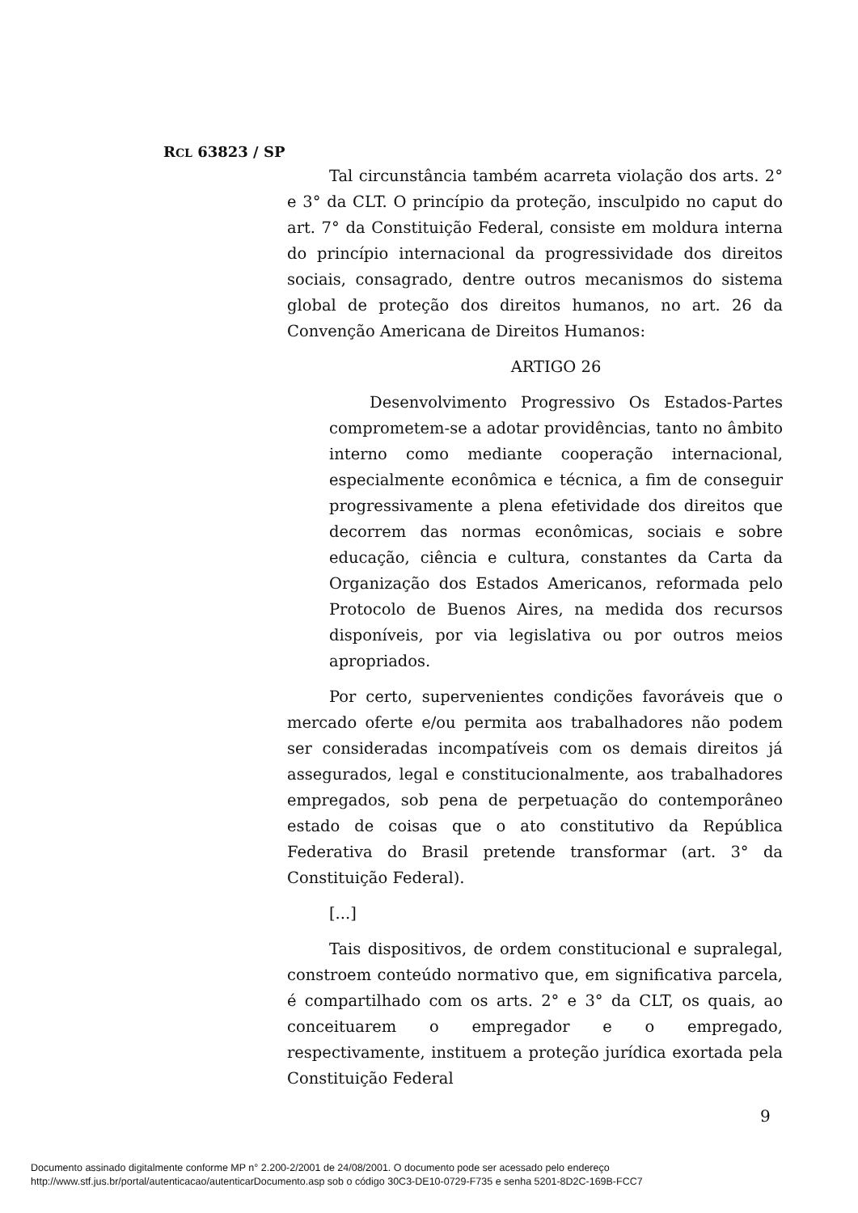RCL 63823 / SP
Tal circunstância também acarreta violação dos arts. 2° e 3° da CLT. O princípio da proteção, insculpido no caput do art. 7° da Constituição Federal, consiste em moldura interna do princípio internacional da progressividade dos direitos sociais, consagrado, dentre outros mecanismos do sistema global de proteção dos direitos humanos, no art. 26 da Convenção Americana de Direitos Humanos:
ARTIGO 26
Desenvolvimento Progressivo Os Estados-Partes comprometem-se a adotar providências, tanto no âmbito interno como mediante cooperação internacional, especialmente econômica e técnica, a fim de conseguir progressivamente a plena efetividade dos direitos que decorrem das normas econômicas, sociais e sobre educação, ciência e cultura, constantes da Carta da Organização dos Estados Americanos, reformada pelo Protocolo de Buenos Aires, na medida dos recursos disponíveis, por via legislativa ou por outros meios apropriados.
Por certo, supervenientes condições favoráveis que o mercado oferte e/ou permita aos trabalhadores não podem ser consideradas incompatíveis com os demais direitos já assegurados, legal e constitucionalmente, aos trabalhadores empregados, sob pena de perpetuação do contemporâneo estado de coisas que o ato constitutivo da República Federativa do Brasil pretende transformar (art. 3° da Constituição Federal).
[...]
Tais dispositivos, de ordem constitucional e supralegal, constroem conteúdo normativo que, em significativa parcela, é compartilhado com os arts. 2° e 3° da CLT, os quais, ao conceituarem o empregador e o empregado, respectivamente, instituem a proteção jurídica exortada pela Constituição Federal
9
Documento assinado digitalmente conforme MP n° 2.200-2/2001 de 24/08/2001. O documento pode ser acessado pelo endereço
http://www.stf.jus.br/portal/autenticacao/autenticarDocumento.asp sob o código 30C3-DE10-0729-F735 e senha 5201-8D2C-169B-FCC7